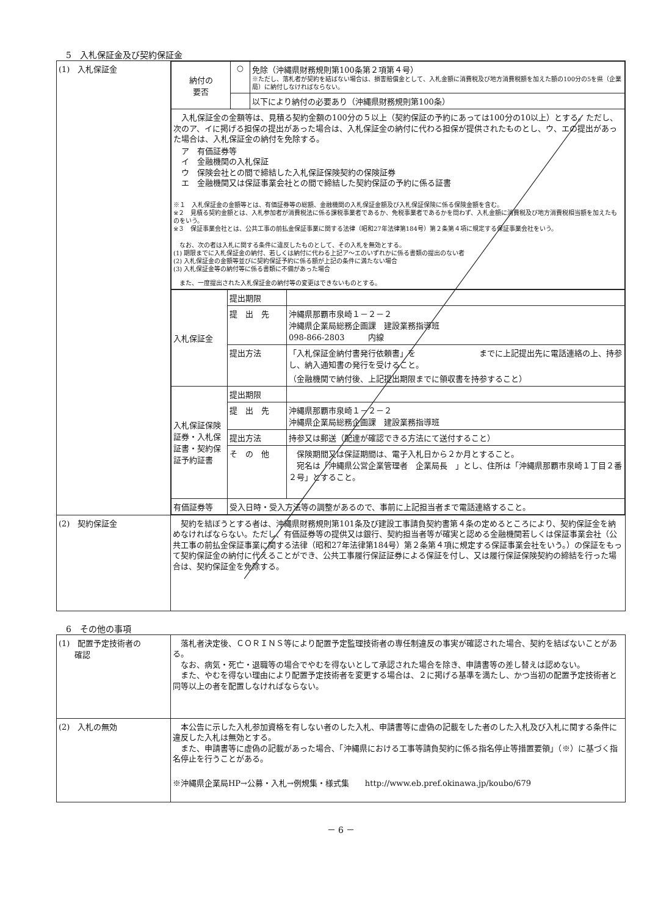5　入札保証金及び契約保証金
| (1) 入札保証金 | / 納付の 要否 / ○ / 免除（沖縄県財務規則第100条第２項第４号） ※ただし、落札者が契約を結ばない場合は、損害賠償金として、入札金額に消費税及び地方消費税額を加えた額の100分の5を県（企業局）に納付しなければならない。 / / / / 以下により納付の必要あり（沖縄県財務規則第100条） / / 入札保証金の金額等は、見積る契約金額の100分の５以上（契約保証の予約にあっては100分の10以上）とする。ただし、次のア、イに掲げる担保の提出があった場合は、入札保証金の納付に代わる担保が提供されたものとし、ウ、エの提出があった場合は、入札保証金の納付を免除する。 ア 有価証券等 イ 金融機関の入札保証 ウ 保険会社との間で締結した入札保証保険契約の保険証券 エ 金融機関又は保証事業会社との間で締結した契約保証の予約に係る証書 ※１ 入札保証金の金額等とは、有価証券等の総額、金融機関の入札保証金額及び入札保証保険に係る保険金額を含む。 ※２ 見積る契約金額とは、入札参加者が消費税法に係る課税事業者であるか、免税事業者であるかを問わず、入札金額に消費税及び地方消費税相当額を加えたものをいう。 ※３ 保証事業会社とは、公共工事の前払金保証事業に関する法律（昭和27年法律第184号）第２条第４項に規定する保証事業会社をいう。 なお、次の者は入札に関する条件に違反したものとして、その入札を無効とする。 (1) 期限までに入札保証金の納付、若しくは納付に代わる上記ア～エのいずれかに係る書類の提出のない者 (2) 入札保証金の金額等並びに契約保証予約に係る額が上記の条件に満たない場合 (3) 入札保証金等の納付等に係る書類に不備があった場合 また、一度提出された入札保証金の納付等の変更はできないものとする。 / / / / 入札保証金 / 提出期限 / / / / 提 出 先 / 沖縄県那覇市泉崎１－２－２ 沖縄県企業局総務企画課 建設業務指導班 098-866-2803 内線 / / / 提出方法 / 「入札保証金納付書発行依頼書」を までに上記提出先に電話連絡の上、持参し、納入通知書の発行を受けること。 （金融機関で納付後、上記提出期限までに領収書を持参すること） / / 入札保証保険証券・入札保証書・契約保証予約証書 / 提出期限 / / / / 提 出 先 / 沖縄県那覇市泉崎１－２－２ 沖縄県企業局総務企画課 建設業務指導班 / / / 提出方法 / 持参又は郵送（配達が確認できる方法にて送付すること） / / / そ の 他 / 保険期間又は保証期間は、電子入札日から２か月とすること。 宛名は「沖縄県公営企業管理者 企業局長 」とし、住所は「沖縄県那覇市泉崎１丁目２番２号」とすること。 / / 有価証券等 / 受入日時・受入方法等の調整があるので、事前に上記担当者まで電話連絡すること。 / / |
| (2) 契約保証金 | 契約を結ぼうとする者は、沖縄県財務規則第101条及び建設工事請負契約書第４条の定めるところにより、契約保証金を納めなければならない。ただし、有価証券等の提供又は銀行、契約担当者等が確実と認める金融機関若しくは保証事業会社（公共工事の前払金保証事業に関する法律（昭和27年法律第184号）第２条第４項に規定する保証事業会社をいう。）の保証をもって契約保証金の納付に代えることができ、公共工事履行保証証券による保証を付し、又は履行保証保険契約の締結を行った場合は、契約保証金を免除する。 |
6　その他の事項
| (1) 配置予定技術者の 確認 | 落札者決定後、ＣＯＲＩＮＳ等により配置予定監理技術者の専任制違反の事実が確認された場合、契約を結ばないことがある。 なお、病気・死亡・退職等の場合でやむを得ないとして承認された場合を除き、申請書等の差し替えは認めない。 また、やむを得ない理由により配置予定技術者を変更する場合は、２に掲げる基準を満たし、かつ当初の配置予定技術者と同等以上の者を配置しなければならない。 |
| (2) 入札の無効 | 本公告に示した入札参加資格を有しない者のした入札、申請書等に虚偽の記載をした者のした入札及び入札に関する条件に違反した入札は無効とする。 また、申請書等に虚偽の記載があった場合、「沖縄県における工事等請負契約に係る指名停止等措置要領」（※）に基づく指名停止を行うことがある。 ※沖縄県企業局HP→公募・入札→例規集・様式集 http://www.eb.pref.okinawa.jp/koubo/679 |
－ 6 －